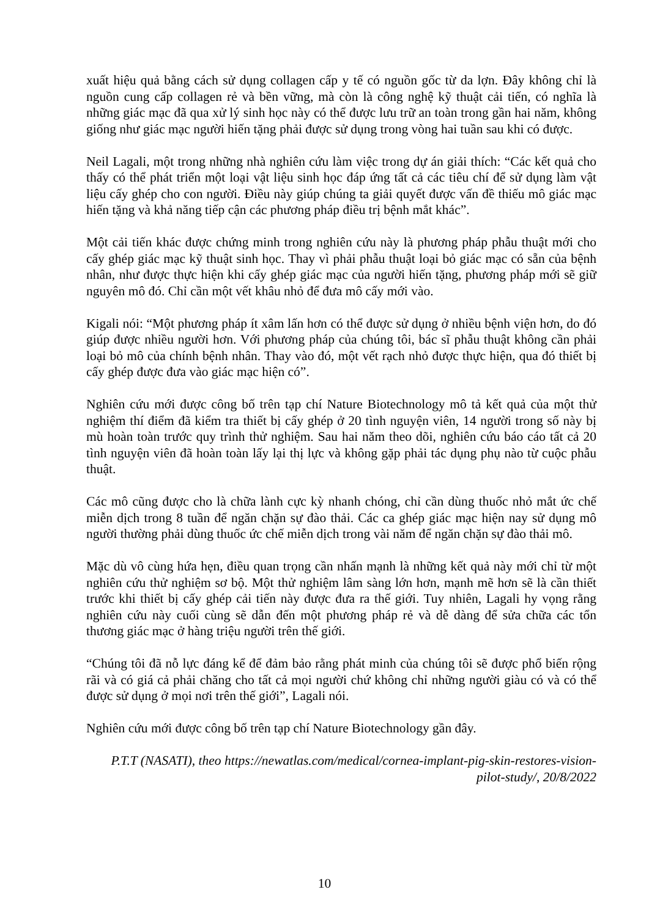xuất hiệu quả bằng cách sử dụng collagen cấp y tế có nguồn gốc từ da lợn. Đây không chỉ là nguồn cung cấp collagen rẻ và bền vững, mà còn là công nghệ kỹ thuật cải tiến, có nghĩa là những giác mạc đã qua xử lý sinh học này có thể được lưu trữ an toàn trong gần hai năm, không giống như giác mạc người hiến tặng phải được sử dụng trong vòng hai tuần sau khi có được.
Neil Lagali, một trong những nhà nghiên cứu làm việc trong dự án giải thích: “Các kết quả cho thấy có thể phát triển một loại vật liệu sinh học đáp ứng tất cả các tiêu chí để sử dụng làm vật liệu cấy ghép cho con người. Điều này giúp chúng ta giải quyết được vấn đề thiếu mô giác mạc hiến tặng và khả năng tiếp cận các phương pháp điều trị bệnh mắt khác”.
Một cải tiến khác được chứng minh trong nghiên cứu này là phương pháp phẫu thuật mới cho cấy ghép giác mạc kỹ thuật sinh học. Thay vì phải phẫu thuật loại bỏ giác mạc có sẵn của bệnh nhân, như được thực hiện khi cấy ghép giác mạc của người hiến tặng, phương pháp mới sẽ giữ nguyên mô đó. Chỉ cần một vết khâu nhỏ để đưa mô cấy mới vào.
Kigali nói: “Một phương pháp ít xâm lấn hơn có thể được sử dụng ở nhiều bệnh viện hơn, do đó giúp được nhiều người hơn. Với phương pháp của chúng tôi, bác sĩ phẫu thuật không cần phải loại bỏ mô của chính bệnh nhân. Thay vào đó, một vết rạch nhỏ được thực hiện, qua đó thiết bị cấy ghép được đưa vào giác mạc hiện có”.
Nghiên cứu mới được công bố trên tạp chí Nature Biotechnology mô tả kết quả của một thử nghiệm thí điểm đã kiểm tra thiết bị cấy ghép ở 20 tình nguyện viên, 14 người trong số này bị mù hoàn toàn trước quy trình thử nghiệm. Sau hai năm theo dõi, nghiên cứu báo cáo tất cả 20 tình nguyện viên đã hoàn toàn lấy lại thị lực và không gặp phải tác dụng phụ nào từ cuộc phẫu thuật.
Các mô cũng được cho là chữa lành cực kỳ nhanh chóng, chỉ cần dùng thuốc nhỏ mắt ức chế miễn dịch trong 8 tuần để ngăn chặn sự đào thải. Các ca ghép giác mạc hiện nay sử dụng mô người thường phải dùng thuốc ức chế miễn dịch trong vài năm để ngăn chặn sự đào thải mô.
Mặc dù vô cùng hứa hẹn, điều quan trọng cần nhấn mạnh là những kết quả này mới chỉ từ một nghiên cứu thử nghiệm sơ bộ. Một thử nghiệm lâm sàng lớn hơn, mạnh mẽ hơn sẽ là cần thiết trước khi thiết bị cấy ghép cải tiến này được đưa ra thế giới. Tuy nhiên, Lagali hy vọng rằng nghiên cứu này cuối cùng sẽ dẫn đến một phương pháp rẻ và dễ dàng để sửa chữa các tổn thương giác mạc ở hàng triệu người trên thế giới.
“Chúng tôi đã nỗ lực đáng kể để đảm bảo rằng phát minh của chúng tôi sẽ được phổ biến rộng rãi và có giá cả phải chăng cho tất cả mọi người chứ không chỉ những người giàu có và có thể được sử dụng ở mọi nơi trên thế giới”, Lagali nói.
Nghiên cứu mới được công bố trên tạp chí Nature Biotechnology gần đây.
P.T.T (NASATI), theo https://newatlas.com/medical/cornea-implant-pig-skin-restores-vision-pilot-study/, 20/8/2022
10